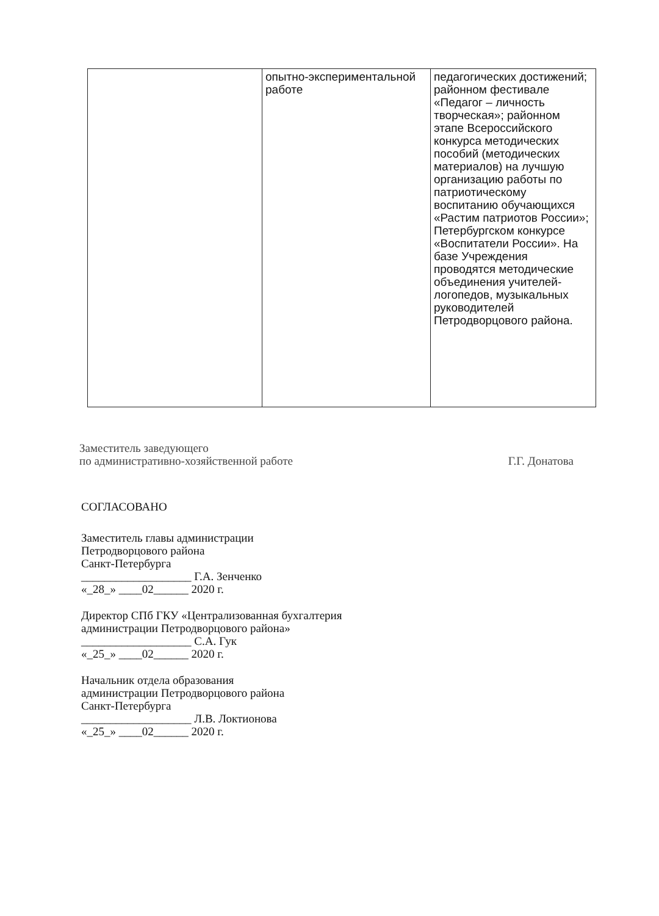| | опытно-экспериментальной работе | педагогических достижений; районном фестивале «Педагог – личность творческая»; районном этапе Всероссийского конкурса методических пособий (методических материалов) на лучшую организацию работы по патриотическому воспитанию обучающихся «Растим патриотов России»; Петербургском конкурсе «Воспитатели России». На базе Учреждения проводятся методические объединения учителей-логопедов, музыкальных руководителей Петродворцового района. |
Заместитель заведующего
по административно-хозяйственной работе
Г.Г. Донатова
СОГЛАСОВАНО
Заместитель главы администрации
Петродворцового района
Санкт-Петербурга
___________________ Г.А. Зенченко
«_28_» ____02______ 2020 г.
Директор СПб ГКУ «Централизованная бухгалтерия
администрации Петродворцового района»
___________________ С.А. Гук
«_25_» ____02______ 2020 г.
Начальник отдела образования
администрации Петродворцового района
Санкт-Петербурга
___________________ Л.В. Локтионова
«_25_» ____02______ 2020 г.